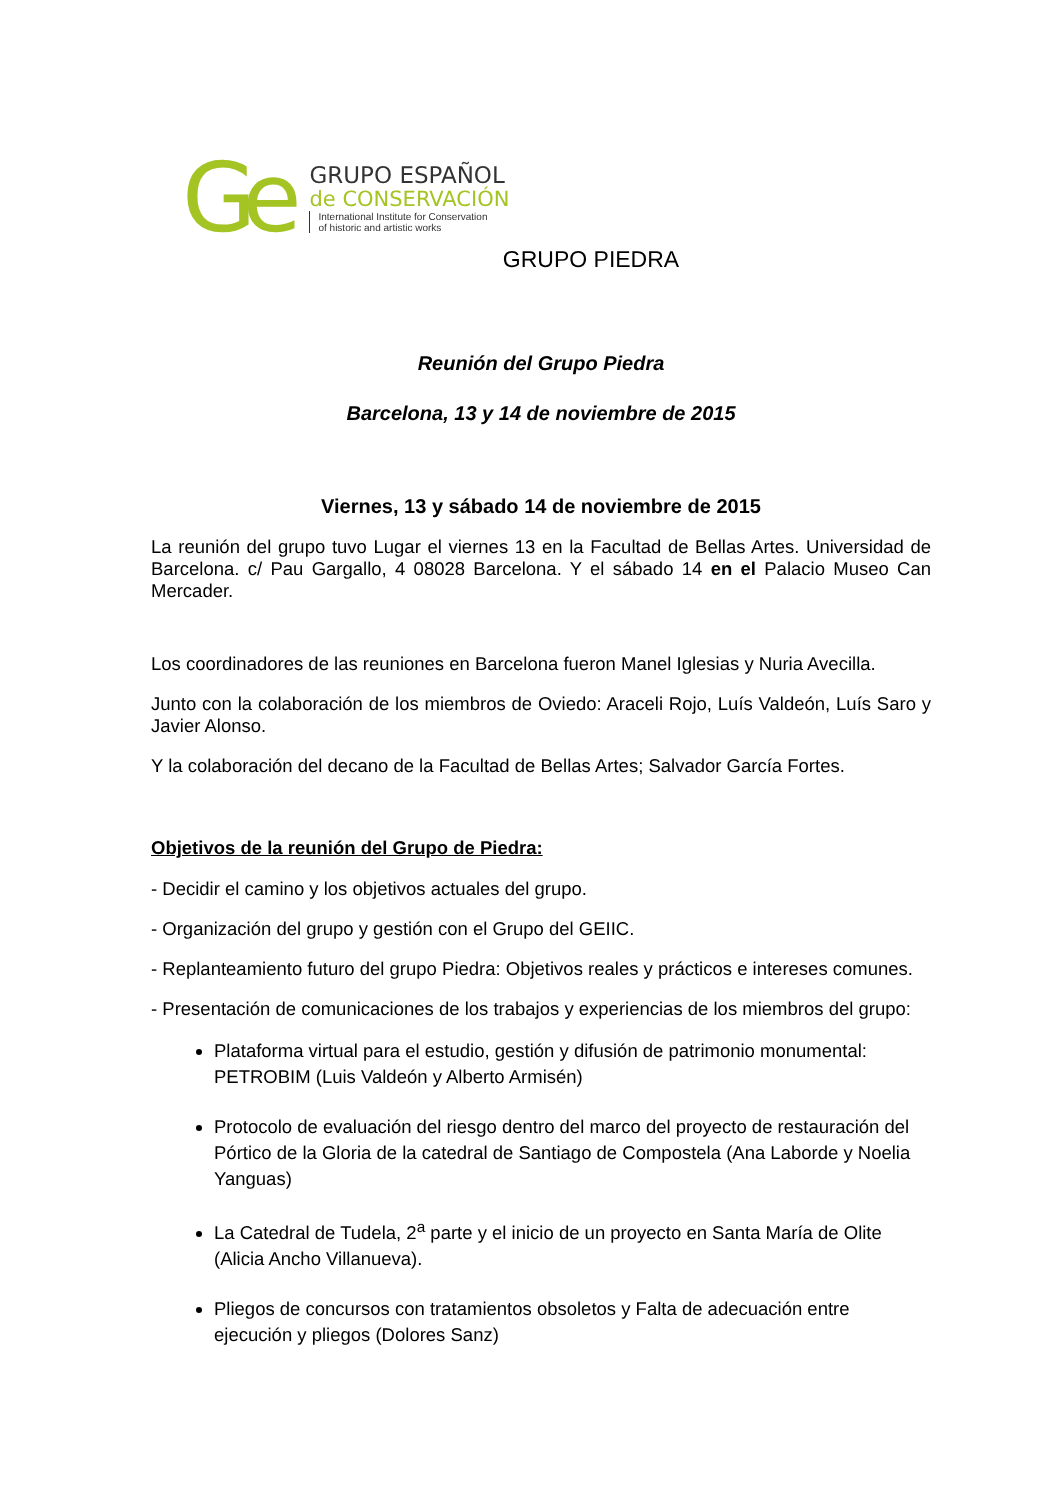Ge
GRUPO ESPAÑOL
de CONSERVACIÓN
International Institute for Conservation
of historic and artistic works
GRUPO PIEDRA
Reunión del Grupo Piedra
Barcelona, 13 y 14 de noviembre de 2015
Viernes, 13 y sábado 14 de noviembre de 2015
La reunión del grupo tuvo Lugar el viernes 13 en la Facultad de Bellas Artes. Universidad de Barcelona. c/ Pau Gargallo, 4 08028 Barcelona. Y el sábado 14 en el Palacio Museo Can Mercader.
Los coordinadores de las reuniones en Barcelona fueron Manel Iglesias y Nuria Avecilla.
Junto con la colaboración de los miembros de Oviedo: Araceli Rojo, Luís Valdeón, Luís Saro y Javier Alonso.
Y la colaboración del decano de la Facultad de Bellas Artes; Salvador García Fortes.
Objetivos de la reunión del Grupo de Piedra:
- Decidir el camino y los objetivos actuales del grupo.
- Organización del grupo y gestión con el Grupo del GEIIC.
- Replanteamiento futuro del grupo Piedra: Objetivos reales y prácticos e intereses comunes.
- Presentación de comunicaciones de los trabajos y experiencias de los miembros del grupo:
Plataforma virtual para el estudio, gestión y difusión de patrimonio monumental: PETROBIM (Luis Valdeón y Alberto Armisén)
Protocolo de evaluación del riesgo dentro del marco del proyecto de restauración del Pórtico de la Gloria de la catedral de Santiago de Compostela (Ana Laborde y Noelia Yanguas)
La Catedral de Tudela, 2<sup>a</sup> parte y el inicio de un proyecto en Santa María de Olite (Alicia Ancho Villanueva).
Pliegos de concursos con tratamientos obsoletos y Falta de adecuación entre ejecución y pliegos (Dolores Sanz)